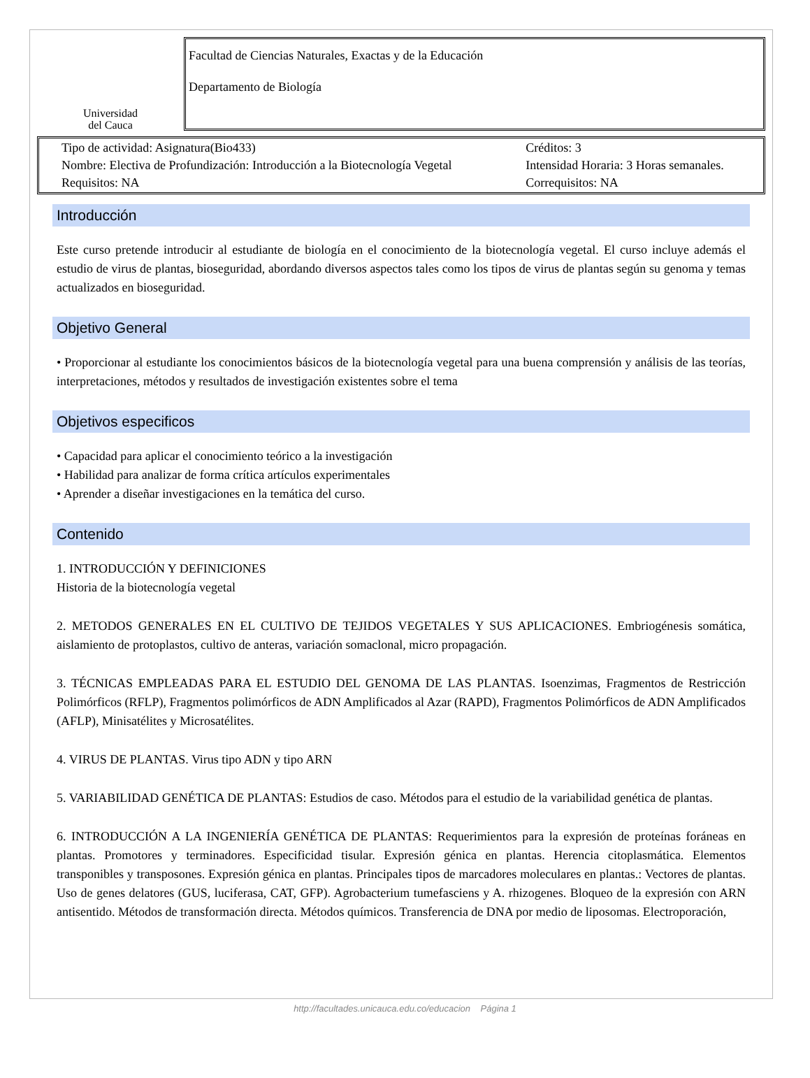Universidad
del Cauca
Facultad de Ciencias Naturales, Exactas y de la Educación
Departamento de Biología
| Tipo de actividad: Asignatura(Bio433) | Créditos: 3 |
| Nombre: Electiva de Profundización: Introducción a la Biotecnología Vegetal | Intensidad Horaria: 3 Horas semanales. |
| Requisitos: NA | Correquisitos: NA |
Introducción
Este curso pretende introducir al estudiante de biología en el conocimiento de la biotecnología vegetal. El curso incluye además el estudio de virus de plantas, bioseguridad, abordando diversos aspectos tales como los tipos de virus de plantas según su genoma y temas actualizados en bioseguridad.
Objetivo General
• Proporcionar al estudiante los conocimientos básicos de la biotecnología vegetal para una buena comprensión y análisis de las teorías, interpretaciones, métodos y resultados de investigación existentes sobre el tema
Objetivos especificos
• Capacidad para aplicar el conocimiento teórico a la investigación
• Habilidad para analizar de forma crítica artículos experimentales
• Aprender a diseñar investigaciones en la temática del curso.
Contenido
1. INTRODUCCIÓN Y DEFINICIONES
Historia de la biotecnología vegetal
2. METODOS GENERALES EN EL CULTIVO DE TEJIDOS VEGETALES Y SUS APLICACIONES. Embriogénesis somática, aislamiento de protoplastos, cultivo de anteras, variación somaclonal, micro propagación.
3. TÉCNICAS EMPLEADAS PARA EL ESTUDIO DEL GENOMA DE LAS PLANTAS. Isoenzimas, Fragmentos de Restricción Polimórficos (RFLP), Fragmentos polimórficos de ADN Amplificados al Azar (RAPD), Fragmentos Polimórficos de ADN Amplificados (AFLP), Minisatélites y Microsatélites.
4. VIRUS DE PLANTAS. Virus tipo ADN y tipo ARN
5. VARIABILIDAD GENÉTICA DE PLANTAS: Estudios de caso. Métodos para el estudio de la variabilidad genética de plantas.
6. INTRODUCCIÓN A LA INGENIERÍA GENÉTICA DE PLANTAS: Requerimientos para la expresión de proteínas foráneas en plantas. Promotores y terminadores. Especificidad tisular. Expresión génica en plantas. Herencia citoplasmática. Elementos transponibles y transposones. Expresión génica en plantas. Principales tipos de marcadores moleculares en plantas.: Vectores de plantas. Uso de genes delatores (GUS, luciferasa, CAT, GFP). Agrobacterium tumefasciens y A. rhizogenes. Bloqueo de la expresión con ARN antisentido. Métodos de transformación directa. Métodos químicos. Transferencia de DNA por medio de liposomas. Electroporación,
http://facultades.unicauca.edu.co/educacion Página 1